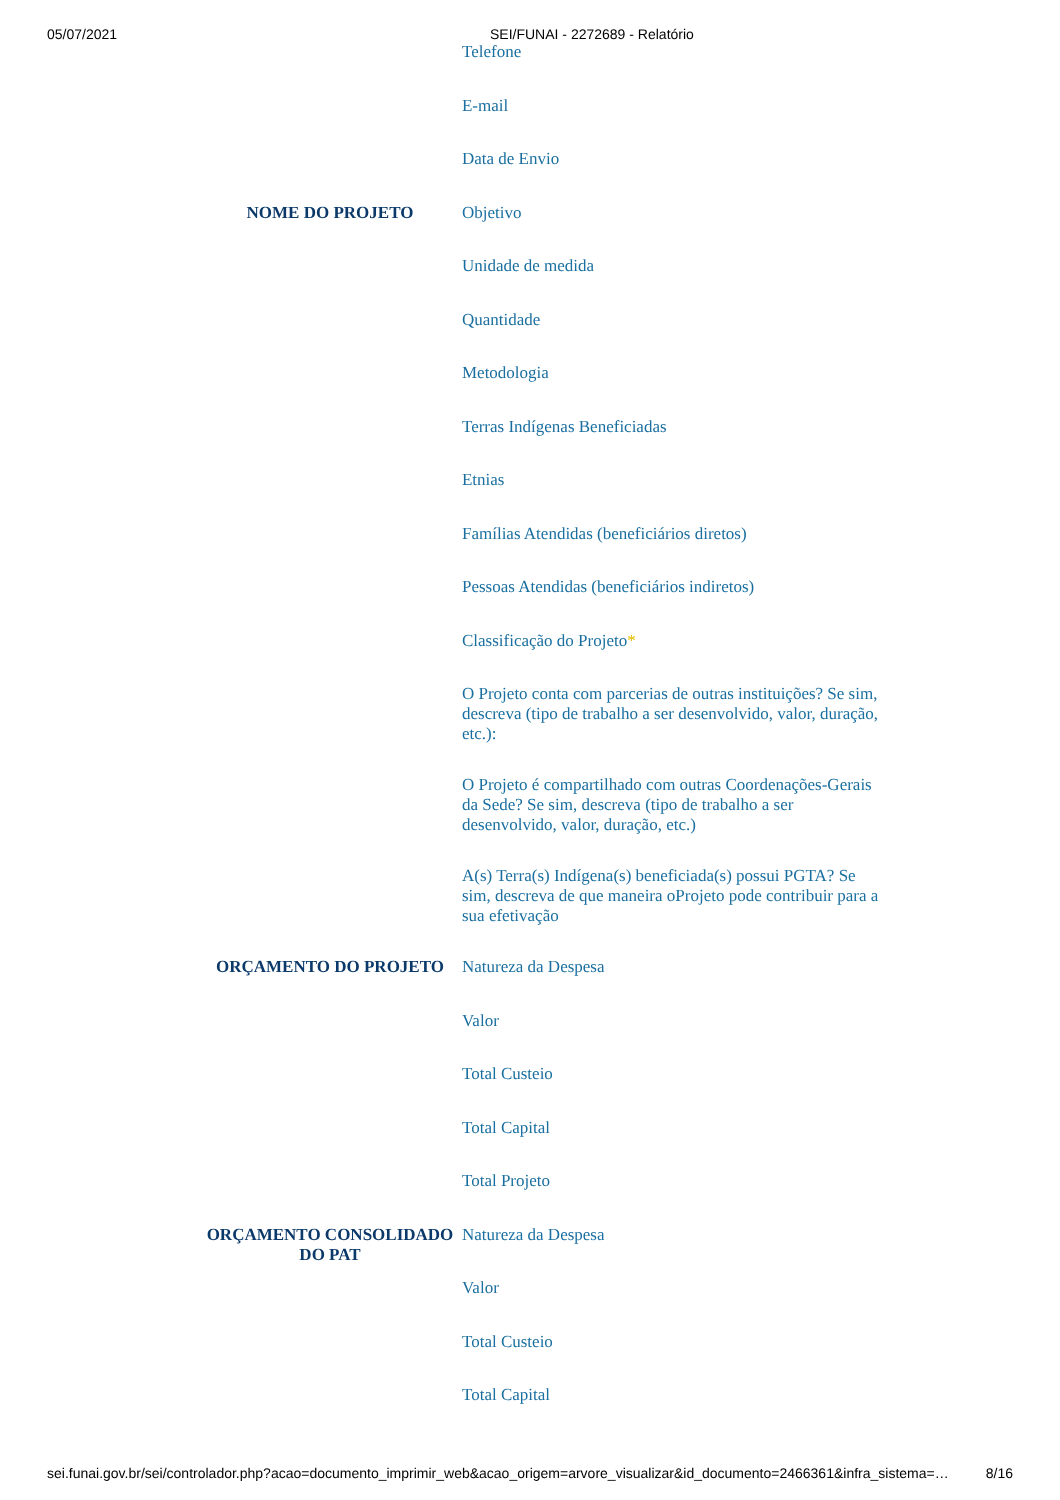05/07/2021 SEI/FUNAI - 2272689 - Relatório
| | Telefone |
| | E-mail |
| | Data de Envio |
| NOME DO PROJETO | Objetivo |
| | Unidade de medida |
| | Quantidade |
| | Metodologia |
| | Terras Indígenas Beneficiadas |
| | Etnias |
| | Famílias Atendidas (beneficiários diretos) |
| | Pessoas Atendidas (beneficiários indiretos) |
| | Classificação do Projeto * |
| | O Projeto conta com parcerias de outras instituições? Se sim, descreva (tipo de trabalho a ser desenvolvido, valor, duração, etc.): |
| | O Projeto é compartilhado com outras Coordenações-Gerais da Sede? Se sim, descreva (tipo de trabalho a ser desenvolvido, valor, duração, etc.) |
| | A(s) Terra(s) Indígena(s) beneficiada(s) possui PGTA? Se sim, descreva de que maneira oProjeto pode contribuir para a sua efetivação |
| ORÇAMENTO DO PROJETO | Natureza da Despesa |
| | Valor |
| | Total Custeio |
| | Total Capital |
| | Total Projeto |
| ORÇAMENTO CONSOLIDADO DO PAT | Natureza da Despesa |
| | Valor |
| | Total Custeio |
| | Total Capital |
sei.funai.gov.br/sei/controlador.php?acao=documento_imprimir_web&acao_origem=arvore_visualizar&id_documento=2466361&infra_sistema=… 8/16